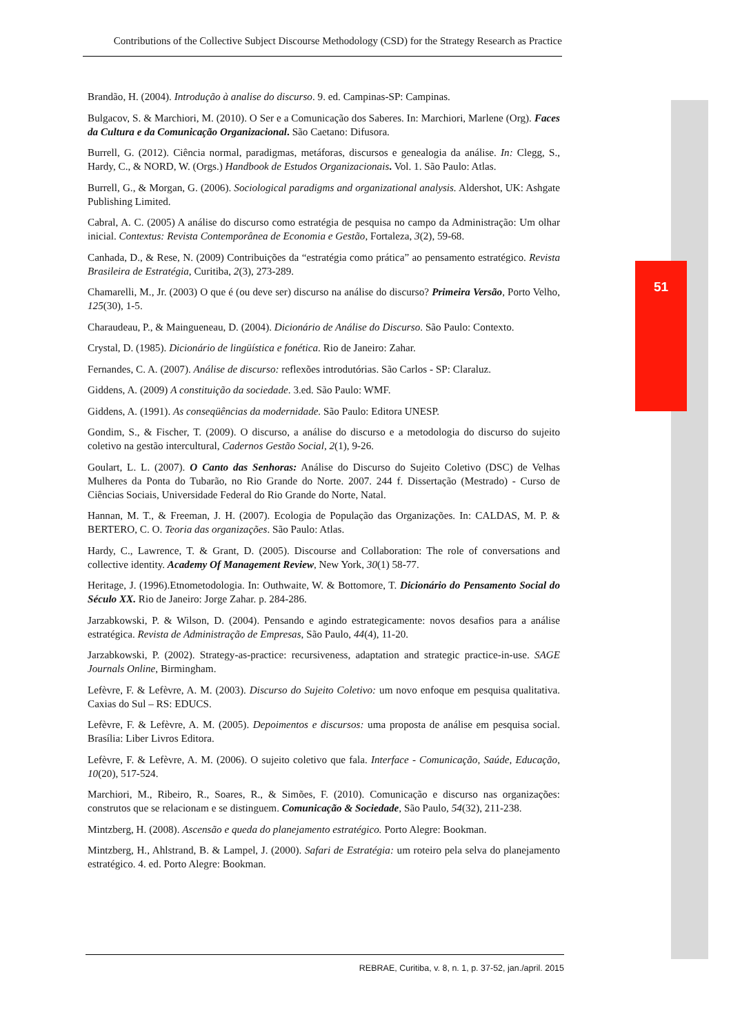Contributions of the Collective Subject Discourse Methodology (CSD) for the Strategy Research as Practice
51
Brandão, H. (2004). Introdução à analise do discurso. 9. ed. Campinas-SP: Campinas.
Bulgacov, S. & Marchiori, M. (2010). O Ser e a Comunicação dos Saberes. In: Marchiori, Marlene (Org). Faces da Cultura e da Comunicação Organizacional. São Caetano: Difusora.
Burrell, G. (2012). Ciência normal, paradigmas, metáforas, discursos e genealogia da análise. In: Clegg, S., Hardy, C., & NORD, W. (Orgs.) Handbook de Estudos Organizacionais. Vol. 1. São Paulo: Atlas.
Burrell, G., & Morgan, G. (2006). Sociological paradigms and organizational analysis. Aldershot, UK: Ashgate Publishing Limited.
Cabral, A. C. (2005) A análise do discurso como estratégia de pesquisa no campo da Administração: Um olhar inicial. Contextus: Revista Contemporânea de Economia e Gestão, Fortaleza, 3(2), 59-68.
Canhada, D., & Rese, N. (2009) Contribuições da “estratégia como prática” ao pensamento estratégico. Revista Brasileira de Estratégia, Curitiba, 2(3), 273-289.
Chamarelli, M., Jr. (2003) O que é (ou deve ser) discurso na análise do discurso? Primeira Versão, Porto Velho, 125(30), 1-5.
Charaudeau, P., & Maingueneau, D. (2004). Dicionário de Análise do Discurso. São Paulo: Contexto.
Crystal, D. (1985). Dicionário de lingüística e fonética. Rio de Janeiro: Zahar.
Fernandes, C. A. (2007). Análise de discurso: reflexões introdutórias. São Carlos - SP: Claraluz.
Giddens, A. (2009) A constituição da sociedade. 3.ed. São Paulo: WMF.
Giddens, A. (1991). As conseqüências da modernidade. São Paulo: Editora UNESP.
Gondim, S., & Fischer, T. (2009). O discurso, a análise do discurso e a metodologia do discurso do sujeito coletivo na gestão intercultural, Cadernos Gestão Social, 2(1), 9-26.
Goulart, L. L. (2007). O Canto das Senhoras: Análise do Discurso do Sujeito Coletivo (DSC) de Velhas Mulheres da Ponta do Tubarão, no Rio Grande do Norte. 2007. 244 f. Dissertação (Mestrado) - Curso de Ciências Sociais, Universidade Federal do Rio Grande do Norte, Natal.
Hannan, M. T., & Freeman, J. H. (2007). Ecologia de População das Organizações. In: CALDAS, M. P. & BERTERO, C. O. Teoria das organizações. São Paulo: Atlas.
Hardy, C., Lawrence, T. & Grant, D. (2005). Discourse and Collaboration: The role of conversations and collective identity. Academy Of Management Review, New York, 30(1) 58-77.
Heritage, J. (1996).Etnometodologia. In: Outhwaite, W. & Bottomore, T. Dicionário do Pensamento Social do Século XX. Rio de Janeiro: Jorge Zahar. p. 284-286.
Jarzabkowski, P. & Wilson, D. (2004). Pensando e agindo estrategicamente: novos desafios para a análise estratégica. Revista de Administração de Empresas, São Paulo, 44(4), 11-20.
Jarzabkowski, P. (2002). Strategy-as-practice: recursiveness, adaptation and strategic practice-in-use. SAGE Journals Online, Birmingham.
Lefèvre, F. & Lefèvre, A. M. (2003). Discurso do Sujeito Coletivo: um novo enfoque em pesquisa qualitativa. Caxias do Sul – RS: EDUCS.
Lefèvre, F. & Lefèvre, A. M. (2005). Depoimentos e discursos: uma proposta de análise em pesquisa social. Brasília: Liber Livros Editora.
Lefèvre, F. & Lefèvre, A. M. (2006). O sujeito coletivo que fala. Interface - Comunicação, Saúde, Educação, 10(20), 517-524.
Marchiori, M., Ribeiro, R., Soares, R., & Simões, F. (2010). Comunicação e discurso nas organizações: construtos que se relacionam e se distinguem. Comunicação & Sociedade, São Paulo, 54(32), 211-238.
Mintzberg, H. (2008). Ascensão e queda do planejamento estratégico. Porto Alegre: Bookman.
Mintzberg, H., Ahlstrand, B. & Lampel, J. (2000). Safari de Estratégia: um roteiro pela selva do planejamento estratégico. 4. ed. Porto Alegre: Bookman.
REBRAE, Curitiba, v. 8, n. 1, p. 37-52, jan./april. 2015